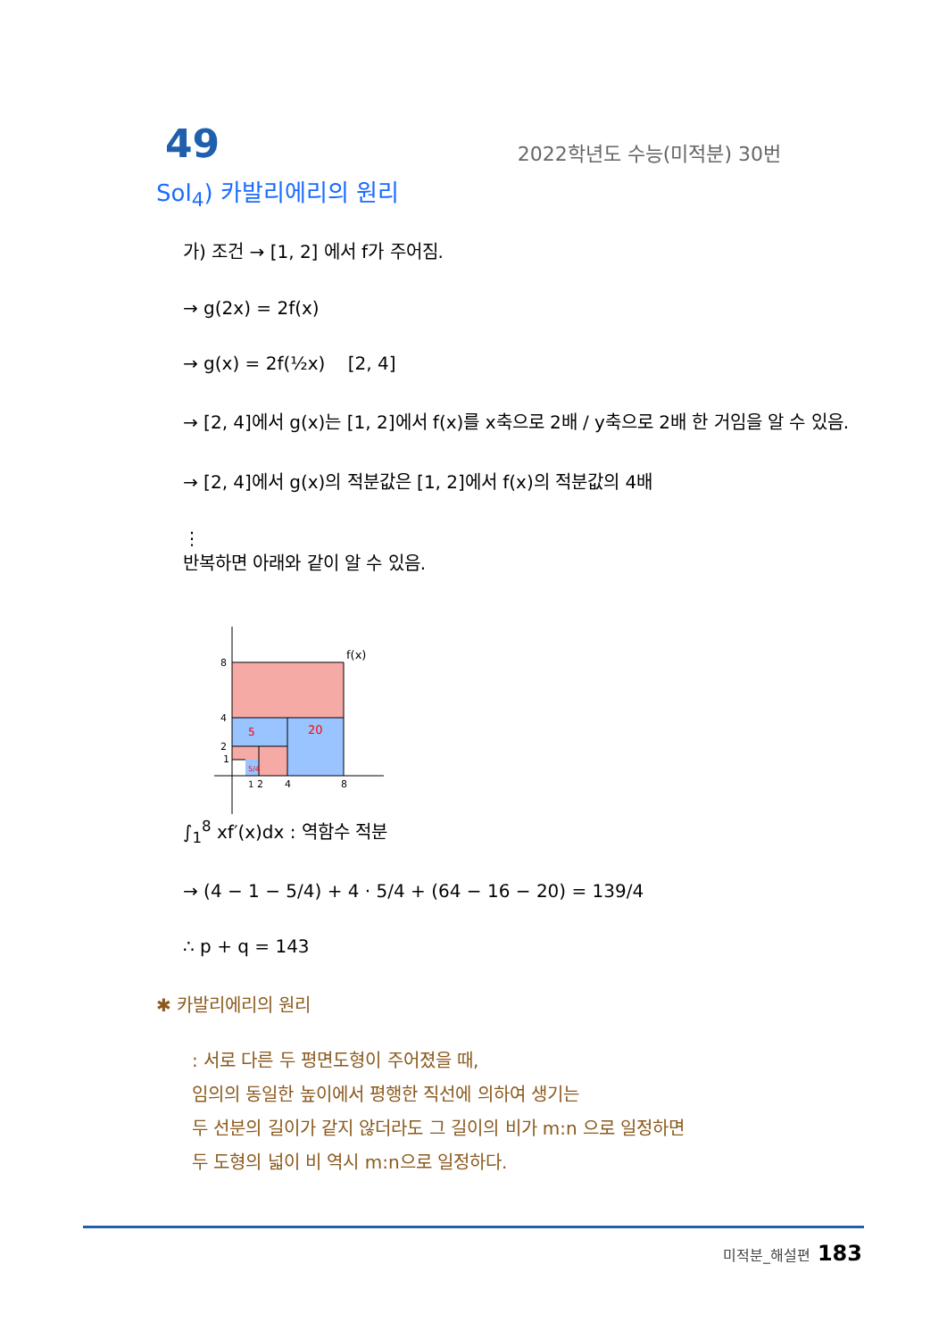49
2022학년도 수능(미적분) 30번
Sol<sub>4</sub>) 카발리에리의 원리
가) 조건 → [1, 2] 에서 f가 주어짐.
→ g(2x) = 2f(x)
→ g(x) = 2f(½x) [2, 4]
→ [2, 4]에서 g(x)는 [1, 2]에서 f(x)를 x축으로 2배 / y축으로 2배 한 거임을 알 수 있음.
→ [2, 4]에서 g(x)의 적분값은 [1, 2]에서 f(x)의 적분값의 4배
⋮
반복하면 아래와 같이 알 수 있음.
8
4
2
1
f(x)
5
20
5/4
1
2
4
8
∫<sub>1</sub><sup>8</sup> xf′(x)dx : 역함수 적분
→ (4 − 1 − 5/4) + 4 · 5/4 + (64 − 16 − 20) = 139/4
∴ p + q = 143
✱ 카발리에리의 원리
: 서로 다른 두 평면도형이 주어졌을 때,
임의의 동일한 높이에서 평행한 직선에 의하여 생기는
두 선분의 길이가 같지 않더라도 그 길이의 비가 m:n 으로 일정하면
두 도형의 넓이 비 역시 m:n으로 일정하다.
미적분_해설편 183